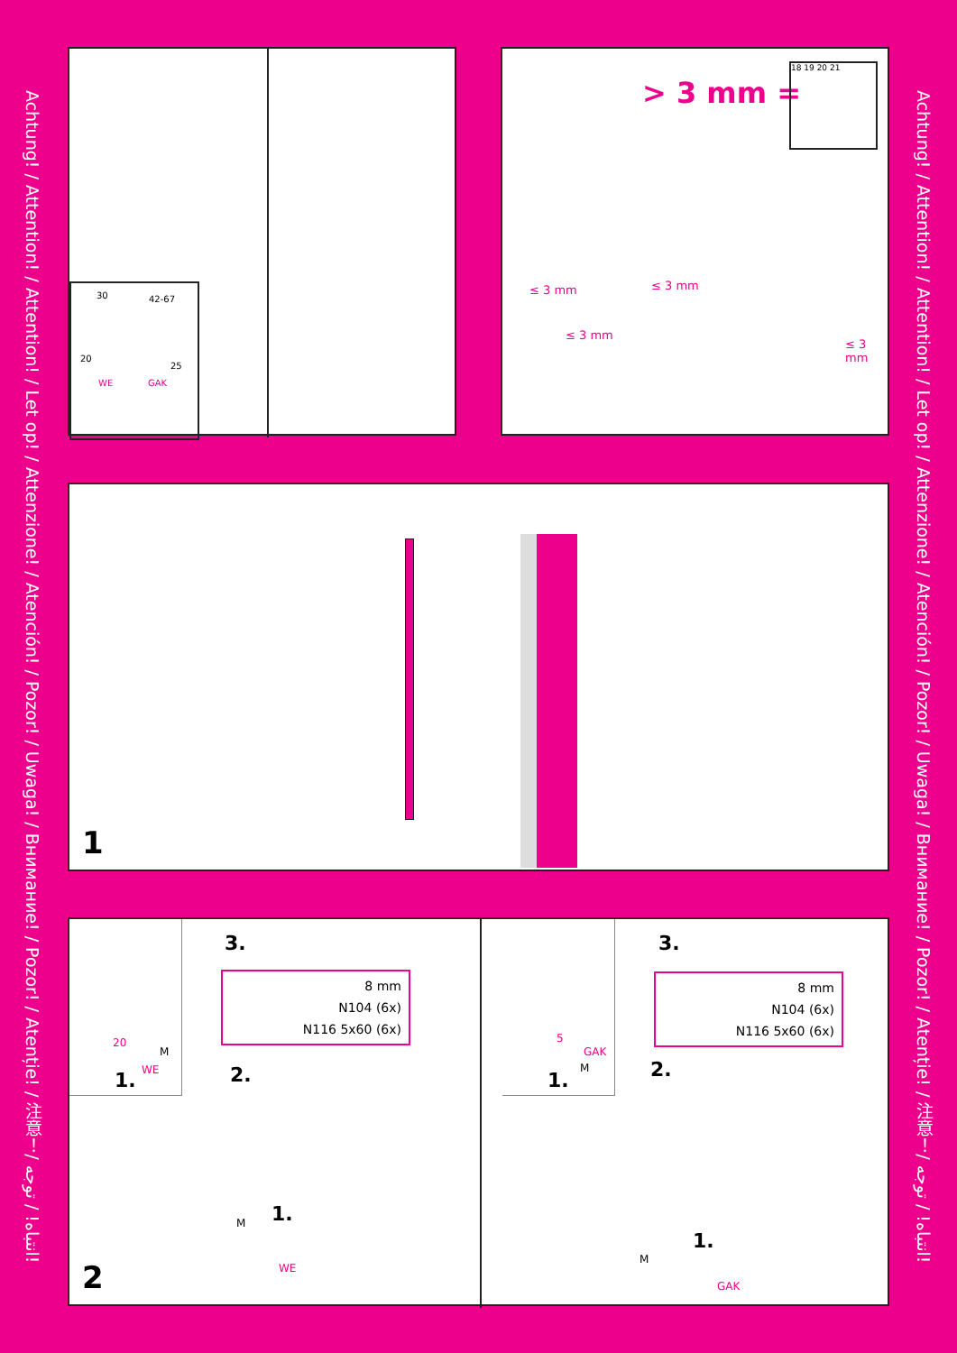Achtung! / Attention! / Attention! / Let op! / Attenzione! / Atención! / Pozor! / Uwaga! / Внимание! / Pozor! / Atenție! / 注意！/ انتباه! / توجه!
Achtung! / Attention! / Attention! / Let op! / Attenzione! / Atención! / Pozor! / Uwaga! / Внимание! / Pozor! / Atenție! / 注意！/ انتباه! / توجه!
30 42-67
20
25
WE GAK
> 3 mm =
18 19 20 21
≤ 3 mm ≤ 3 mm
≤ 3 mm
≤ 3 mm
1
20
M
WE 1.
3.
8 mm
N104 (6x)
N116 5x60 (6x)
2.
1. M
WE
5
GAK
M
1.
3.
8 mm
N104 (6x)
N116 5x60 (6x)
2.
1.
M
GAK
2